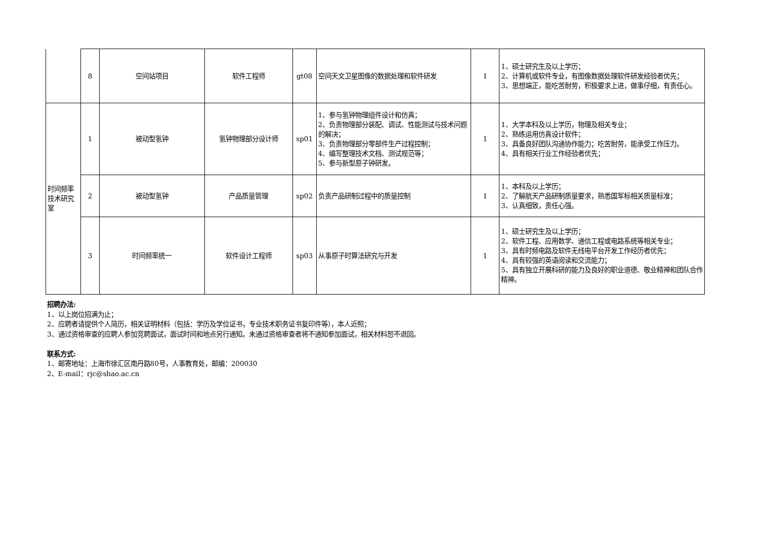| | 8 | 空间站项目 | 软件工程师 | gt08 | 空间天文卫星图像的数据处理和软件研发 | 1 | 1、硕士研究生及以上学历； 2、计算机或软件专业，有图像数据处理软件研发经验者优先； 3、思想端正，能吃苦耐劳，积极要求上进，做事仔细，有责任心。 |
| 时间频率技术研究室 | 1 | 被动型氢钟 | 氢钟物理部分设计师 | sp01 | 1、参与氢钟物理组件设计和仿真； 2、负责物理部分装配、调试、性能测试与技术问题的解决； 3、负责物理部分零部件生产过程控制； 4、编写整理技术文档、测试规范等； 5、参与新型原子钟研发。 | 1 | 1、大学本科及以上学历，物理及相关专业； 2、熟练运用仿真设计软件； 3、具备良好团队沟通协作能力；吃苦耐劳，能承受工作压力。 4、具有相关行业工作经验者优先； |
| | 2 | 被动型氢钟 | 产品质量管理 | sp02 | 负责产品研制过程中的质量控制 | 1 | 1、本科及以上学历； 2、了解航天产品研制质量要求，熟悉国军标相关质量标准； 3、认真细致，责任心强。 |
| | 3 | 时间频率统一 | 软件设计工程师 | sp03 | 从事原子时算法研究与开发 | 1 | 1、硕士研究生及以上学历； 2、软件工程、应用数学、通信工程或电路系统等相关专业； 3、具有时频电路及软件无线电平台开发工作经历者优先； 4、具有较强的英语阅读和交流能力； 5、具有独立开展科研的能力及良好的职业道德、敬业精神和团队合作精神。 |
招聘办法:
1、以上岗位招满为止；
2、应聘者请提供个人简历，相关证明材料（包括：学历及学位证书，专业技术职务证书复印件等），本人近照；
3、通过资格审查的应聘人参加竞聘面试，面试时间和地点另行通知。未通过资格审查者将不通知参加面试，相关材料恕不退回。
联系方式:
1、邮寄地址：上海市徐汇区南丹路80号，人事教育处，邮编：200030
2、E-mail：rjc@shao.ac.cn